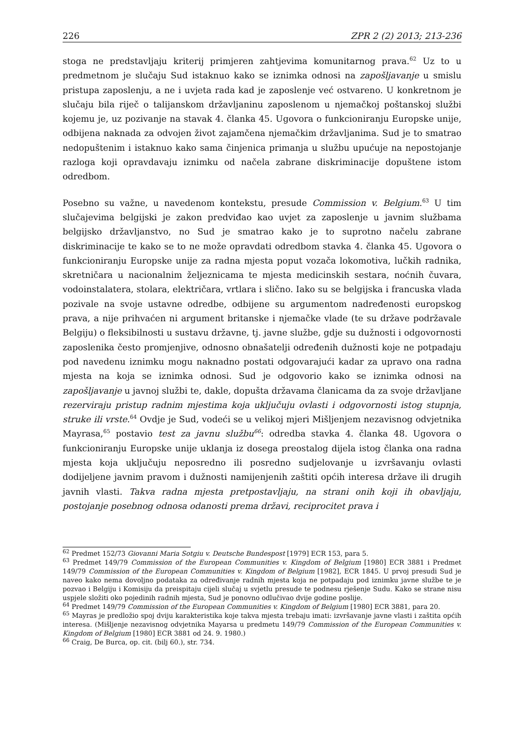226 ZPR 2 (2) 2013; 213-236
stoga ne predstavljaju kriterij primjeren zahtjevima komunitarnog prava.<sup>62</sup> Uz to u predmetnom je slučaju Sud istaknuo kako se iznimka odnosi na zapošljavanje u smislu pristupa zaposlenju, a ne i uvjeta rada kad je zaposlenje već ostvareno. U konkretnom je slučaju bila riječ o talijanskom državljaninu zaposlenom u njemačkoj poštanskoj službi kojemu je, uz pozivanje na stavak 4. članka 45. Ugovora o funkcioniranju Europske unije, odbijena naknada za odvojen život zajamčena njemačkim državljanima. Sud je to smatrao nedopuštenim i istaknuo kako sama činjenica primanja u službu upućuje na nepostojanje razloga koji opravdavaju iznimku od načela zabrane diskriminacije dopuštene istom odredbom.
Posebno su važne, u navedenom kontekstu, presude Commission v. Belgium.<sup>63</sup> U tim slučajevima belgijski je zakon predviđao kao uvjet za zaposlenje u javnim službama belgijsko državljanstvo, no Sud je smatrao kako je to suprotno načelu zabrane diskriminacije te kako se to ne može opravdati odredbom stavka 4. članka 45. Ugovora o funkcioniranju Europske unije za radna mjesta poput vozača lokomotiva, lučkih radnika, skretničara u nacionalnim željeznicama te mjesta medicinskih sestara, noćnih čuvara, vodoinstalatera, stolara, električara, vrtlara i slično. Iako su se belgijska i francuska vlada pozivale na svoje ustavne odredbe, odbijene su argumentom nadređenosti europskog prava, a nije prihvaćen ni argument britanske i njemačke vlade (te su države podržavale Belgiju) o fleksibilnosti u sustavu državne, tj. javne službe, gdje su dužnosti i odgovornosti zaposlenika često promjenjive, odnosno obnašatelji određenih dužnosti koje ne potpadaju pod navedenu iznimku mogu naknadno postati odgovarajući kadar za upravo ona radna mjesta na koja se iznimka odnosi. Sud je odgovorio kako se iznimka odnosi na zapošljavanje u javnoj službi te, dakle, dopušta državama članicama da za svoje državljane rezerviraju pristup radnim mjestima koja uključuju ovlasti i odgovornosti istog stupnja, struke ili vrste.<sup>64</sup> Ovdje je Sud, vodeći se u velikoj mjeri Mišljenjem nezavisnog odvjetnika Mayrasa,<sup>65</sup> postavio test za javnu službu<sup>66</sup>: odredba stavka 4. članka 48. Ugovora o funkcioniranju Europske unije uklanja iz dosega preostalog dijela istog članka ona radna mjesta koja uključuju neposredno ili posredno sudjelovanje u izvršavanju ovlasti dodijeljene javnim pravom i dužnosti namijenjenih zaštiti općih interesa države ili drugih javnih vlasti. Takva radna mjesta pretpostavljaju, na strani onih koji ih obavljaju, postojanje posebnog odnosa odanosti prema državi, reciprocitet prava i
<sup>62</sup> Predmet 152/73 Giovanni Maria Sotgiu v. Deutsche Bundespost [1979] ECR 153, para 5.
<sup>63</sup> Predmet 149/79 Commission of the European Communities v. Kingdom of Belgium [1980] ECR 3881 i Predmet 149/79 Commission of the European Communities v. Kingdom of Belgium [1982], ECR 1845. U prvoj presudi Sud je naveo kako nema dovoljno podataka za određivanje radnih mjesta koja ne potpadaju pod iznimku javne službe te je pozvao i Belgiju i Komisiju da preispitaju cijeli slučaj u svjetlu presude te podnesu rješenje Sudu. Kako se strane nisu uspjele složiti oko pojedinih radnih mjesta, Sud je ponovno odlučivao dvije godine poslije.
<sup>64</sup> Predmet 149/79 Commission of the European Communities v. Kingdom of Belgium [1980] ECR 3881, para 20.
<sup>65</sup> Mayras je predložio spoj dviju karakteristika koje takva mjesta trebaju imati: izvršavanje javne vlasti i zaštita općih interesa. (Mišljenje nezavisnog odvjetnika Mayarsa u predmetu 149/79 Commission of the European Communities v. Kingdom of Belgium [1980] ECR 3881 od 24. 9. 1980.)
<sup>66</sup> Craig, De Burca, op. cit. (bilj 60.), str. 734.